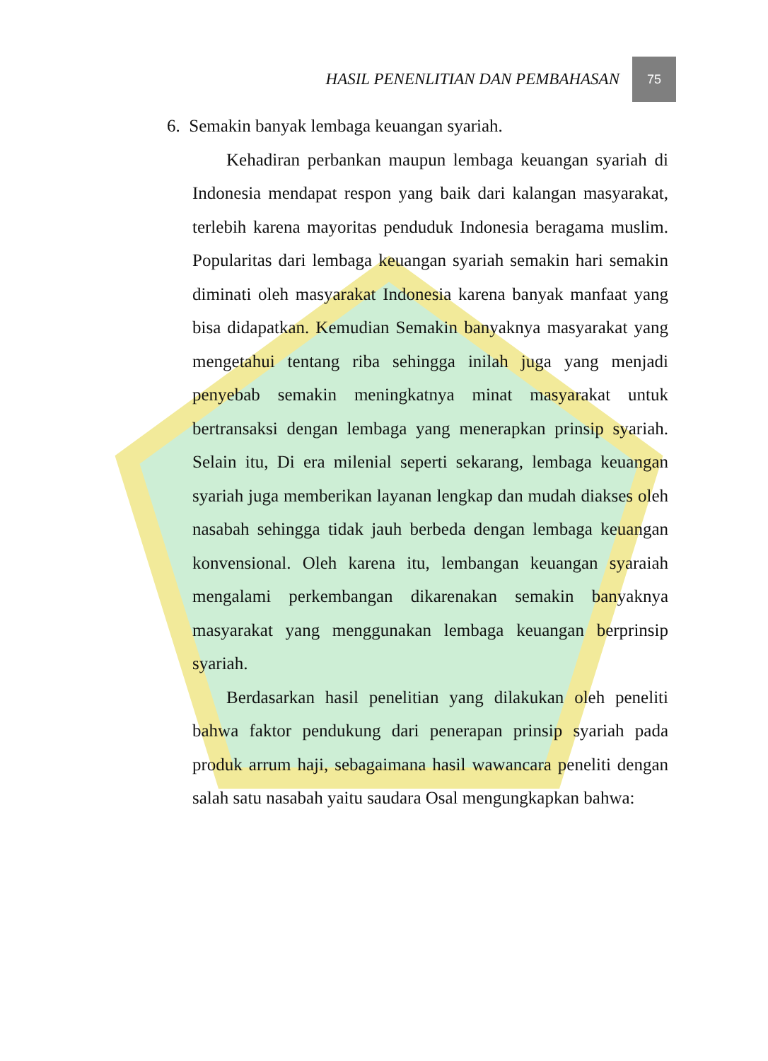HASIL PENENLITIAN DAN PEMBAHASAN 75
6. Semakin banyak lembaga keuangan syariah.
Kehadiran perbankan maupun lembaga keuangan syariah di Indonesia mendapat respon yang baik dari kalangan masyarakat, terlebih karena mayoritas penduduk Indonesia beragama muslim. Popularitas dari lembaga keuangan syariah semakin hari semakin diminati oleh masyarakat Indonesia karena banyak manfaat yang bisa didapatkan. Kemudian Semakin banyaknya masyarakat yang mengetahui tentang riba sehingga inilah juga yang menjadi penyebab semakin meningkatnya minat masyarakat untuk bertransaksi dengan lembaga yang menerapkan prinsip syariah. Selain itu, Di era milenial seperti sekarang, lembaga keuangan syariah juga memberikan layanan lengkap dan mudah diakses oleh nasabah sehingga tidak jauh berbeda dengan lembaga keuangan konvensional. Oleh karena itu, lembangan keuangan syaraiah mengalami perkembangan dikarenakan semakin banyaknya masyarakat yang menggunakan lembaga keuangan berprinsip syariah.
Berdasarkan hasil penelitian yang dilakukan oleh peneliti bahwa faktor pendukung dari penerapan prinsip syariah pada produk arrum haji, sebagaimana hasil wawancara peneliti dengan salah satu nasabah yaitu saudara Osal mengungkapkan bahwa: